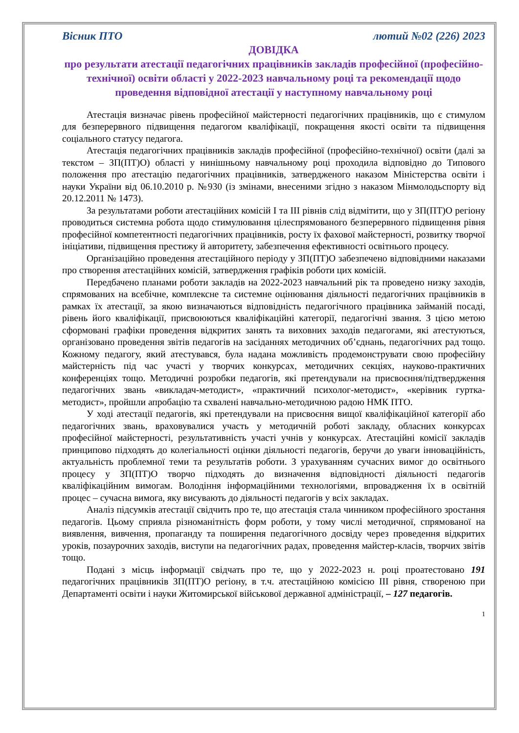Вісник ПТО лютий №02 (226) 2023
ДОВІДКА
про результати атестації педагогічних працівників закладів професійної (професійно-технічної) освіти області у 2022-2023 навчальному році та рекомендації щодо проведення відповідної атестації у наступному навчальному році
Атестація визначає рівень професійної майстерності педагогічних працівників, що є стимулом для безперервного підвищення педагогом кваліфікації, покращення якості освіти та підвищення соціального статусу педагога.
Атестація педагогічних працівників закладів професійної (професійно-технічної) освіти (далі за текстом – ЗП(ПТ)О) області у нинішньому навчальному році проходила відповідно до Типового положення про атестацію педагогічних працівників, затвердженого наказом Міністерства освіти і науки України від 06.10.2010 р. №930 (із змінами, внесеними згідно з наказом Мінмолодьспорту від 20.12.2011 № 1473).
За результатами роботи атестаційних комісій I та III рівнів слід відмітити, що у ЗП(ПТ)О регіону проводиться системна робота щодо стимулювання цілеспрямованого безперервного підвищення рівня професійної компетентності педагогічних працівників, росту їх фахової майстерності, розвитку творчої ініціативи, підвищення престижу й авторитету, забезпечення ефективності освітнього процесу.
Організаційно проведення атестаційного періоду у ЗП(ПТ)О забезпечено відповідними наказами про створення атестаційних комісій, затвердження графіків роботи цих комісій.
Передбачено планами роботи закладів на 2022-2023 навчальний рік та проведено низку заходів, спрямованих на всебічне, комплексне та системне оцінювання діяльності педагогічних працівників в рамках їх атестації, за якою визначаються відповідність педагогічного працівника займаній посаді, рівень його кваліфікації, присвоюються кваліфікаційні категорії, педагогічні звання. З цією метою сформовані графіки проведення відкритих занять та виховних заходів педагогами, які атестуються, організовано проведення звітів педагогів на засіданнях методичних об’єднань, педагогічних рад тощо. Кожному педагогу, який атестувався, була надана можливість продемонструвати свою професійну майстерність під час участі у творчих конкурсах, методичних секціях, науково-практичних конференціях тощо. Методичні розробки педагогів, які претендували на присвоєння/підтвердження педагогічних звань «викладач-методист», «практичний психолог-методист», «керівник гуртка-методист», пройшли апробацію та схвалені навчально-методичною радою НМК ПТО.
У ході атестації педагогів, які претендували на присвоєння вищої кваліфікаційної категорії або педагогічних звань, враховувалися участь у методичній роботі закладу, обласних конкурсах професійної майстерності, результативність участі учнів у конкурсах. Атестаційні комісії закладів принципово підходять до колегіальності оцінки діяльності педагогів, беручи до уваги інноваційність, актуальність проблемної теми та результатів роботи. З урахуванням сучасних вимог до освітнього процесу у ЗП(ПТ)О творчо підходять до визначення відповідності діяльності педагогів кваліфікаційним вимогам. Володіння інформаційними технологіями, впровадження їх в освітній процес – сучасна вимога, яку висувають до діяльності педагогів у всіх закладах.
Аналіз підсумків атестації свідчить про те, що атестація стала чинником професійного зростання педагогів. Цьому сприяла різноманітність форм роботи, у тому числі методичної, спрямованої на виявлення, вивчення, пропаганду та поширення педагогічного досвіду через проведення відкритих уроків, позаурочних заходів, виступи на педагогічних радах, проведення майстер-класів, творчих звітів тощо.
Подані з місць інформації свідчать про те, що у 2022-2023 н. році проатестовано 191 педагогічних працівників ЗП(ПТ)О регіону, в т.ч. атестаційною комісією III рівня, створеною при Департаменті освіти і науки Житомирської військової державної адміністрації, – 127 педагогів.
1